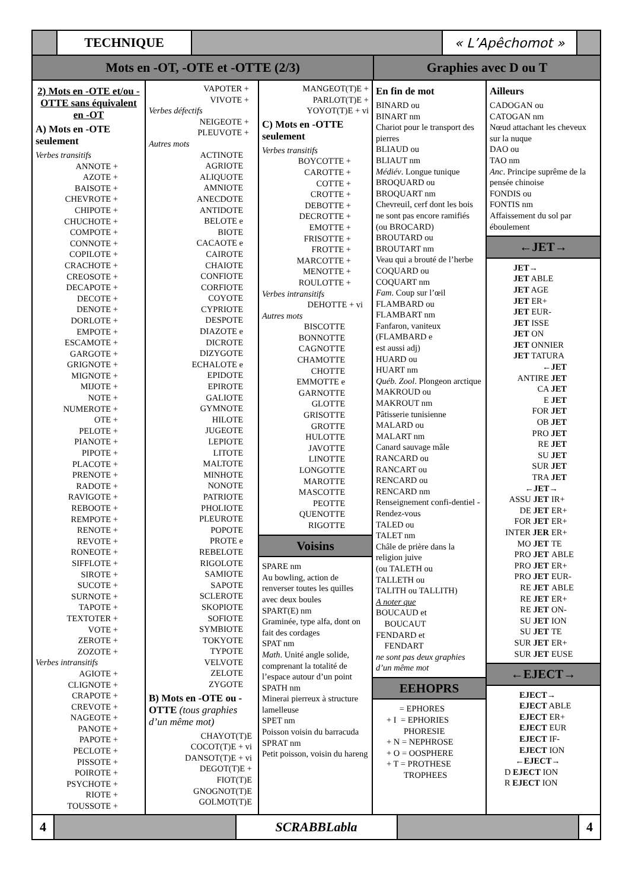TECHNIQUE « L’Apêchomot »
Mots en -OT, -OTE et -OTTE (2/3) Graphies avec D ou T
2) Mots en -OTE et/ou -OTTE sans équivalent en -OT
A) Mots en -OTE seulement
Verbes transitifs
ANNOTE +
AZOTE +
BAISOTE +
CHEVROTE +
CHIPOTE +
CHUCHOTE +
COMPOTE +
CONNOTE +
COPILOTE +
CRACHOTE +
CREOSOTE +
DECAPOTE +
DECOTE +
DENOTE +
DORLOTE +
EMPOTE +
ESCAMOTE +
GARGOTE +
GRIGNOTE +
MIGNOTE +
MIJOTE +
NOTE +
NUMEROTE +
OTE +
PELOTE +
PIANOTE +
PIPOTE +
PLACOTE +
PRENOTE +
RADOTE +
RAVIGOTE +
REBOOTE +
REMPOTE +
RENOTE +
REVOTE +
RONEOTE +
SIFFLOTE +
SIROTE +
SUCOTE +
SURNOTE +
TAPOTE +
TEXTOTER +
VOTE +
ZEROTE +
ZOZOTE +
Verbes intransitifs
AGIOTE +
CLIGNOTE +
CRAPOTE +
CREVOTE +
NAGEOTE +
PANOTE +
PAPOTE +
PECLOTE +
PISSOTE +
POIROTE +
PSYCHOTE +
RIOTE +
TOUSSOTE +
VAPOTER +
VIVOTE +
Verbes défectifs
NEIGEOTE +
PLEUVOTE +
Autres mots
ACTINOTE
AGRIOTE
ALIQUOTE
AMNIOTE
ANECDOTE
ANTIDOTE
BELOTE e
BIOTE
CACAOTE e
CAIROTE
CHAIOTE
CONFIOTE
CORFIOTE
COYOTE
CYPRIOTE
DESPOTE
DIAZOTE e
DICROTE
DIZYGOTE
ECHALOTE e
EPIDOTE
EPIROTE
GALIOTE
GYMNOTE
HILOTE
JUGEOTE
LEPIOTE
LITOTE
MALTOTE
MINHOTE
NONOTE
PATRIOTE
PHOLIOTE
PLEUROTE
POPOTE
PROTE e
REBELOTE
RIGOLOTE
SAMIOTE
SAPOTE
SCLEROTE
SKOPIOTE
SOFIOTE
SYMBIOTE
TOKYOTE
TYPOTE
VELVOTE
ZELOTE
ZYGOTE
B) Mots en -OTE ou -OTTE (tous graphies d’un même mot)
CHAYOT(T)E
COCOT(T)E + vi
DANSOT(T)E + vi
DEGOT(T)E +
FIOT(T)E
GNOGNOT(T)E
GOLMOT(T)E
MANGEOT(T)E +
PARLOT(T)E +
YOYOT(T)E + vi
C) Mots en -OTTE seulement
Verbes transitifs
BOYCOTTE +
CAROTTE +
COTTE +
CROTTE +
DEBOTTE +
DECROTTE +
EMOTTE +
FRISOTTE +
FROTTE +
MARCOTTE +
MENOTTE +
ROULOTTE +
Verbes intransitifs
DEHOTTE + vi
Autres mots
BISCOTTE
BONNOTTE
CAGNOTTE
CHAMOTTE
CHOTTE
EMMOTTE e
GARNOTTE
GLOTTE
GRISOTTE
GROTTE
HULOTTE
JAVOTTE
LINOTTE
LONGOTTE
MAROTTE
MASCOTTE
PEOTTE
QUENOTTE
RIGOTTE
Voisins
SPARE nm
Au bowling, action de renverser toutes les quilles avec deux boules
SPART(E) nm
Graminée, type alfa, dont on fait des cordages
SPAT nm
Math. Unité angle solide, comprenant la totalité de l’espace autour d’un point
SPATH nm
Minerai pierreux à structure lamelleuse
SPET nm
Poisson voisin du barracuda
SPRAT nm
Petit poisson, voisin du hareng
En fin de mot
BINARD ou
BINART nm
Chariot pour le transport des pierres
BLIAUD ou
BLIAUT nm
Médiév. Longue tunique
BROQUARD ou
BROQUART nm
Chevreuil, cerf dont les bois ne sont pas encore ramifiés
(ou BROCARD)
BROUTARD ou
BROUTART nm
Veau qui a brouté de l’herbe
COQUARD ou
COQUART nm
Fam. Coup sur l’œil
FLAMBARD ou
FLAMBART nm
Fanfaron, vaniteux
(FLAMBARD e
est aussi adj)
HUARD ou
HUART nm
Québ. Zool. Plongeon arctique
MAKROUD ou
MAKROUT nm
Pâtisserie tunisienne
MALARD ou
MALART nm
Canard sauvage mâle
RANCARD ou
RANCART ou
RENCARD ou
RENCARD nm
Renseignement confi-dentiel - Rendez-vous
TALED ou
TALET nm
Châle de prière dans la religion juive
(ou TALETH ou
TALLETH ou
TALITH ou TALLITH)
A noter que
BOUCAUD et
BOUCAUT
FENDARD et
FENDART
ne sont pas deux graphies d’un même mot
EEHOPRS
= EPHORES
+ I = EPHORIES
PHORESIE
+ N = NEPHROSE
+ O = OOSPHERE
+ T = PROTHESE
TROPHEES
Ailleurs
CADOGAN ou
CATOGAN nm
Nœud attachant les cheveux sur la nuque
DAO ou
TAO nm
Anc. Principe suprême de la pensée chinoise
FONDIS ou
FONTIS nm
Affaissement du sol par éboulement
←JET→
JET→
JET ABLE
JET AGE
JET ER+
JET EUR-
JET ISSE
JET ON
JET ONNIER
JET TATURA
←JET
ANTIRE JET
CA JET
E JET
FOR JET
OB JET
PRO JET
RE JET
SU JET
SUR JET
TRA JET
←JET→
ASSU JET
IR+
DE JET
ER+
FOR JET
ER+
INTER JER
ER+
MO JET
TE
PRO JET
ABLE
PRO JET
ER+
PRO JET
EUR-
RE JET
ABLE
RE JET
ER+
RE JET
ON-
SU JET
ION
SU JET
TE
SUR JET
ER+
SUR JET
EUSE
←EJECT→
EJECT→
EJECT ABLE
EJECT ER+
EJECT EUR
EJECT IF-
EJECT ION
←EJECT→
D EJECT ION
R EJECT ION
4 SCRABBLabla 4